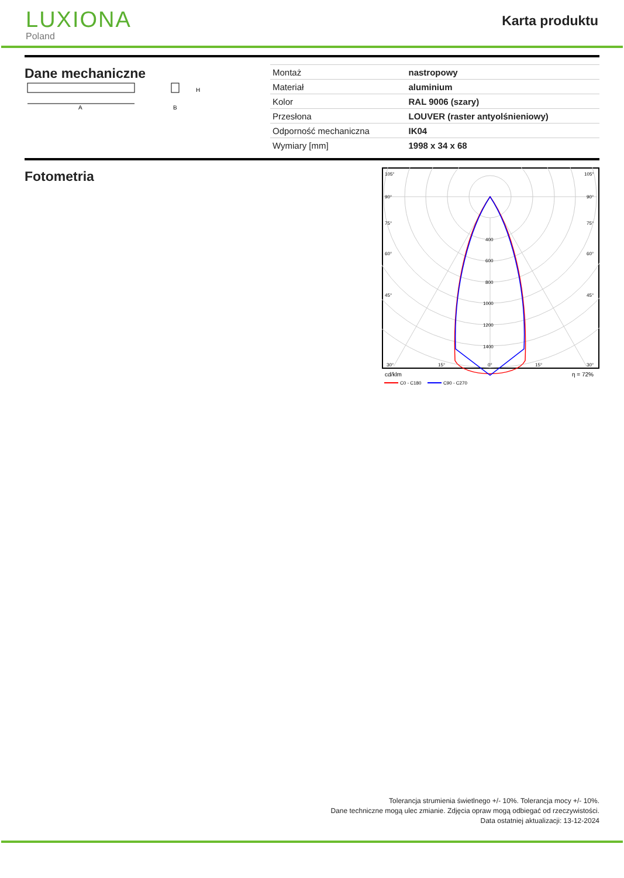LUXIONA
Poland
Karta produktu
Dane mechaniczne
A
H
B
| Montaż | nastropowy |
| Materiał | aluminium |
| Kolor | RAL 9006 (szary) |
| Przesłona | LOUVER (raster antyolśnieniowy) |
| Odporność mechaniczna | IK04 |
| Wymiary [mm] | 1998 x 34 x 68 |
Fotometria
105°
105°
90°
90°
75°
75°
60°
60°
45°
45°
400
600
800
1000
1200
1400
30°
15°
0°
15°
30°
cd/klm
η = 72%
C0 - C180
C90 - C270
Tolerancja strumienia świetlnego +/- 10%. Tolerancja mocy +/- 10%.
Dane techniczne mogą ulec zmianie. Zdjęcia opraw mogą odbiegać od rzeczywistości.
Data ostatniej aktualizacji: 13-12-2024